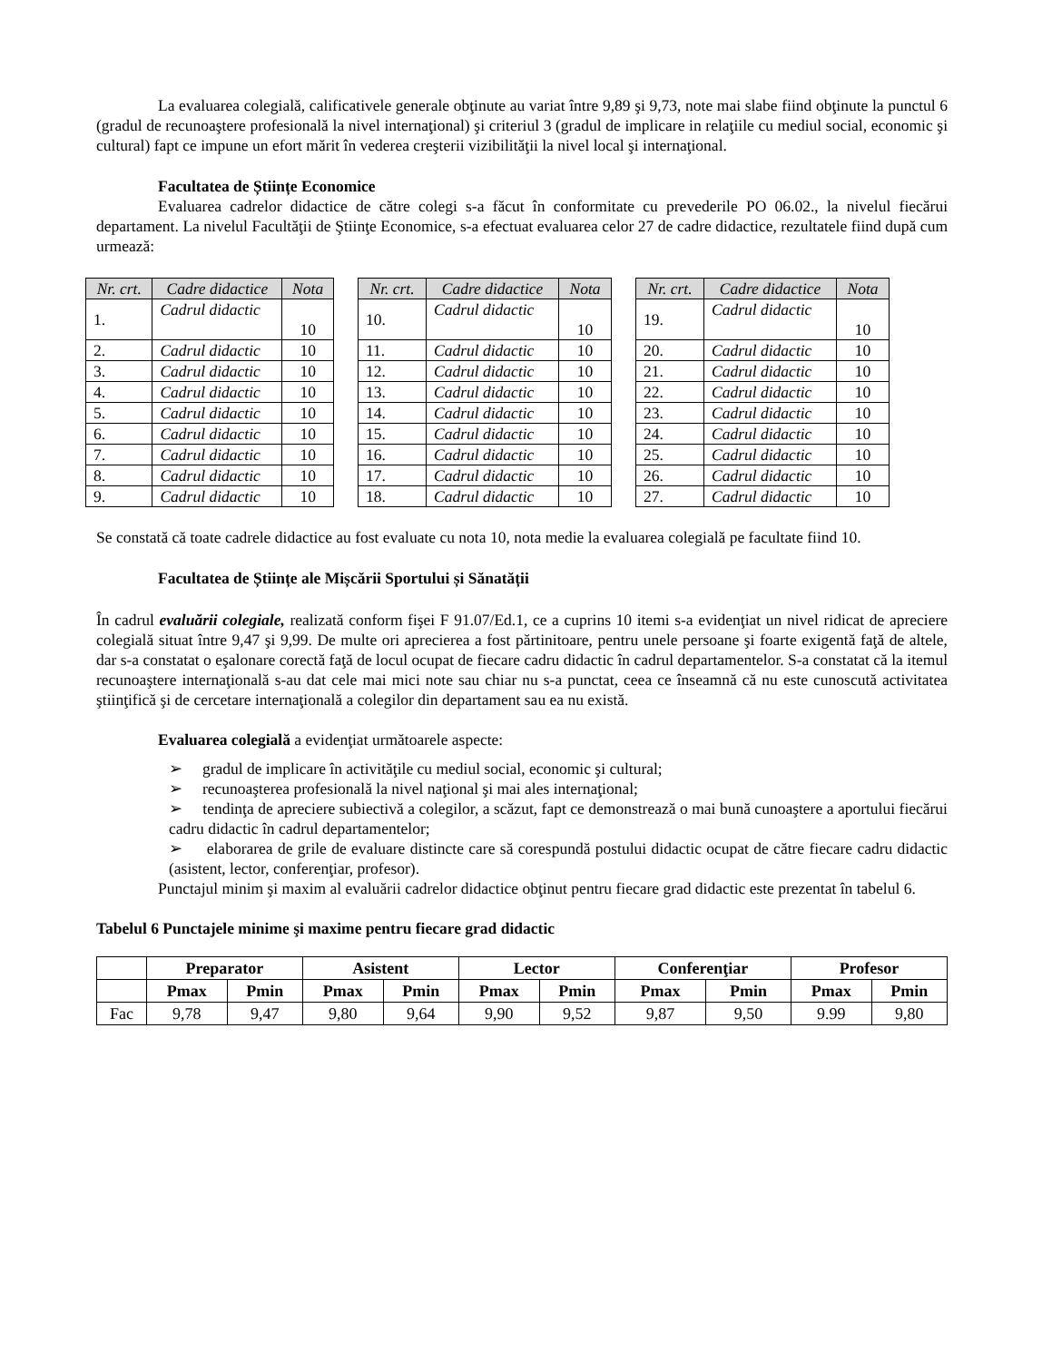La evaluarea colegială, calificativele generale obţinute au variat între 9,89 şi 9,73, note mai slabe fiind obţinute la punctul 6 (gradul de recunoaştere profesională la nivel internaţional) şi criteriul 3 (gradul de implicare in relaţiile cu mediul social, economic şi cultural) fapt ce impune un efort mărit în vederea creşterii vizibilităţii la nivel local şi internaţional.
Facultatea de Științe Economice
Evaluarea cadrelor didactice de către colegi s-a făcut în conformitate cu prevederile PO 06.02., la nivelul fiecărui departament. La nivelul Facultăţii de Ştiinţe Economice, s-a efectuat evaluarea celor 27 de cadre didactice, rezultatele fiind după cum urmează:
| Nr. crt. | Cadre didactice | Nota |
| --- | --- | --- |
| 1. | Cadrul didactic | 10 |
| 2. | Cadrul didactic | 10 |
| 3. | Cadrul didactic | 10 |
| 4. | Cadrul didactic | 10 |
| 5. | Cadrul didactic | 10 |
| 6. | Cadrul didactic | 10 |
| 7. | Cadrul didactic | 10 |
| 8. | Cadrul didactic | 10 |
| 9. | Cadrul didactic | 10 |
| Nr. crt. | Cadre didactice | Nota |
| --- | --- | --- |
| 10. | Cadrul didactic | 10 |
| 11. | Cadrul didactic | 10 |
| 12. | Cadrul didactic | 10 |
| 13. | Cadrul didactic | 10 |
| 14. | Cadrul didactic | 10 |
| 15. | Cadrul didactic | 10 |
| 16. | Cadrul didactic | 10 |
| 17. | Cadrul didactic | 10 |
| 18. | Cadrul didactic | 10 |
| Nr. crt. | Cadre didactice | Nota |
| --- | --- | --- |
| 19. | Cadrul didactic | 10 |
| 20. | Cadrul didactic | 10 |
| 21. | Cadrul didactic | 10 |
| 22. | Cadrul didactic | 10 |
| 23. | Cadrul didactic | 10 |
| 24. | Cadrul didactic | 10 |
| 25. | Cadrul didactic | 10 |
| 26. | Cadrul didactic | 10 |
| 27. | Cadrul didactic | 10 |
Se constată că toate cadrele didactice au fost evaluate cu nota 10, nota medie la evaluarea colegială pe facultate fiind 10.
Facultatea de Științe ale Mișcării Sportului și Sănatății
În cadrul evaluării colegiale, realizată conform fişei F 91.07/Ed.1, ce a cuprins 10 itemi s-a evidenţiat un nivel ridicat de apreciere colegială situat între 9,47 şi 9,99. De multe ori aprecierea a fost părtinitoare, pentru unele persoane şi foarte exigentă faţă de altele, dar s-a constatat o eşalonare corectă faţă de locul ocupat de fiecare cadru didactic în cadrul departamentelor. S-a constatat că la itemul recunoaştere internaţională s-au dat cele mai mici note sau chiar nu s-a punctat, ceea ce înseamnă că nu este cunoscută activitatea ştiinţifică şi de cercetare internaţională a colegilor din departament sau ea nu există.
Evaluarea colegială a evidenţiat următoarele aspecte:
➢ gradul de implicare în activităţile cu mediul social, economic şi cultural;
➢ recunoaşterea profesională la nivel naţional şi mai ales internaţional;
➢ tendinţa de apreciere subiectivă a colegilor, a scăzut, fapt ce demonstrează o mai bună cunoaştere a aportului fiecărui cadru didactic în cadrul departamentelor;
➢ elaborarea de grile de evaluare distincte care să corespundă postului didactic ocupat de către fiecare cadru didactic (asistent, lector, conferenţiar, profesor).
Punctajul minim şi maxim al evaluării cadrelor didactice obţinut pentru fiecare grad didactic este prezentat în tabelul 6.
Tabelul 6 Punctajele minime şi maxime pentru fiecare grad didactic
| | Preparator | | Asistent | | Lector | | Conferenţiar | | Profesor | |
| --- | --- | --- | --- | --- | --- | --- | --- | --- | --- | --- |
| | Pmax | Pmin | Pmax | Pmin | Pmax | Pmin | Pmax | Pmin | Pmax | Pmin |
| Fac | 9,78 | 9,47 | 9,80 | 9,64 | 9,90 | 9,52 | 9,87 | 9,50 | 9.99 | 9,80 |